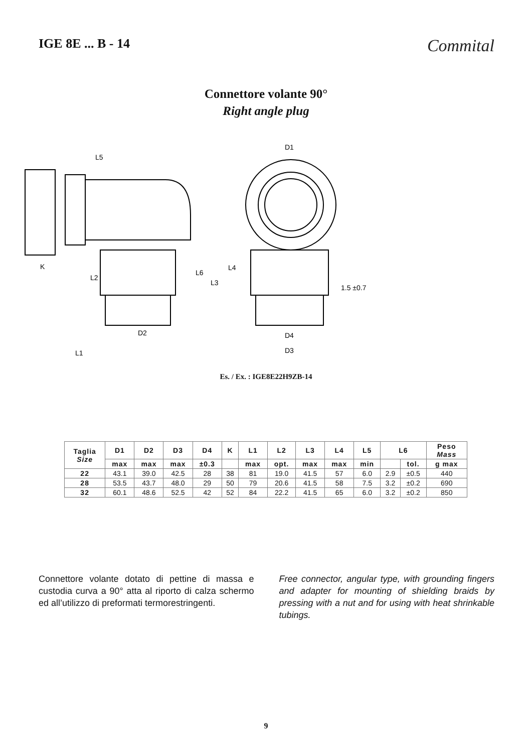IGE 8E ... B - 14
Commital
Connettore volante 90°
Right angle plug
L5
D1
K
D2
L1
D4
D3
L2
L6
L3
L4
1.5 ±0.7
Es. / Ex. : IGE8E22H9ZB-14
| Taglia Size | D1 | D2 | D3 | D4 | K | L1 | L2 | L3 | L4 | L5 | L6 | | Peso Mass |
| --- | --- | --- | --- | --- | --- | --- | --- | --- | --- | --- | --- | --- | --- |
| | max | max | max | ±0.3 | | max | opt. | max | max | min | | tol. | g max |
| 22 | 43.1 | 39.0 | 42.5 | 28 | 38 | 81 | 19.0 | 41.5 | 57 | 6.0 | 2.9 | ±0.5 | 440 |
| 28 | 53.5 | 43.7 | 48.0 | 29 | 50 | 79 | 20.6 | 41.5 | 58 | 7.5 | 3.2 | ±0.2 | 690 |
| 32 | 60.1 | 48.6 | 52.5 | 42 | 52 | 84 | 22.2 | 41.5 | 65 | 6.0 | 3.2 | ±0.2 | 850 |
Connettore volante dotato di pettine di massa e custodia curva a 90° atta al riporto di calza schermo ed all’utilizzo di preformati termorestringenti.
Free connector, angular type, with grounding fingers and adapter for mounting of shielding braids by pressing with a nut and for using with heat shrinkable tubings.
9